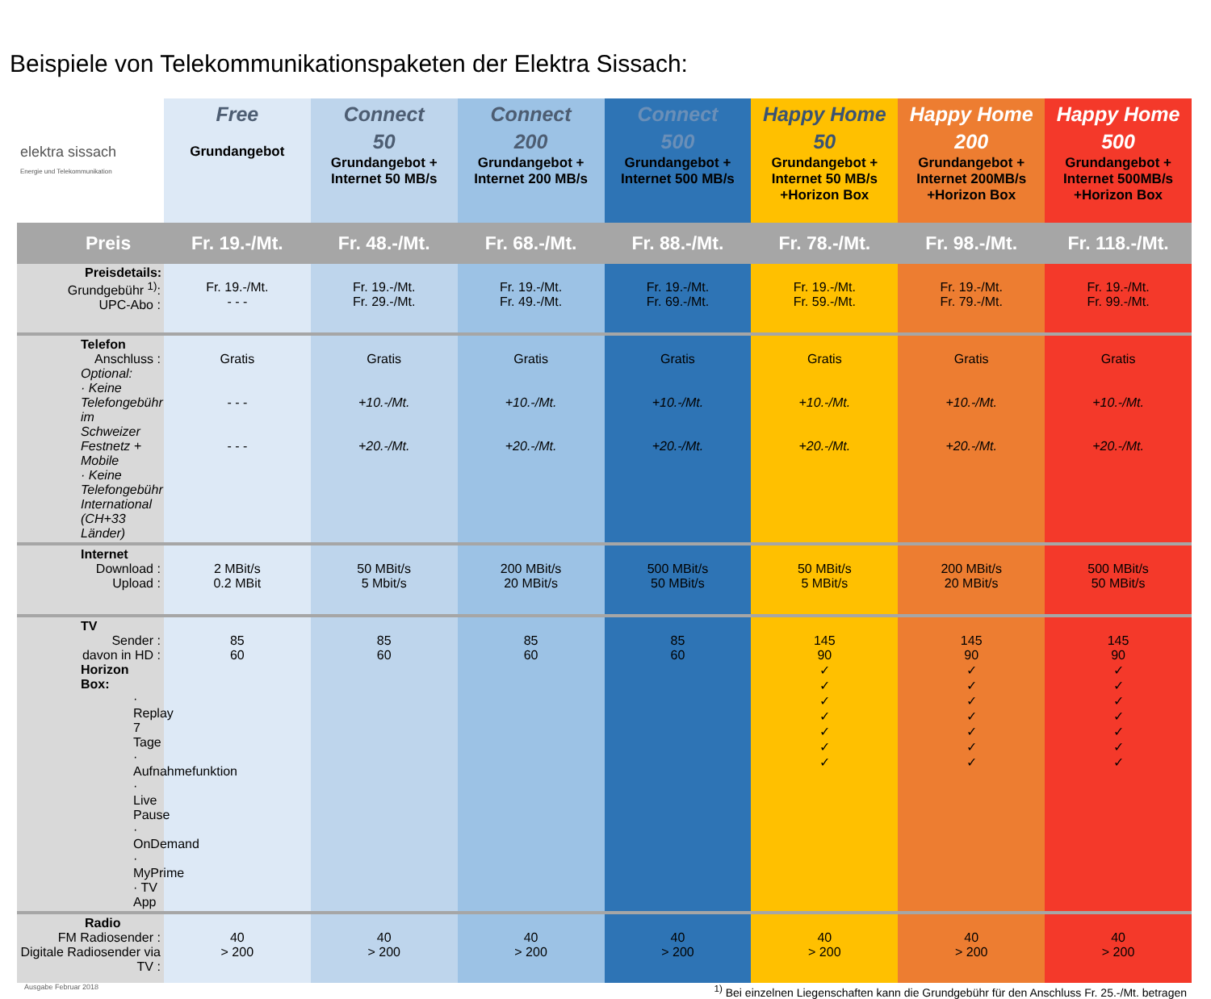Beispiele von Telekommunikationspaketen der Elektra Sissach:
| elektra sissach Energie und Telekommunikation | Free Grundangebot | Connect 50 Grundangebot + Internet 50 MB/s | Connect 200 Grundangebot + Internet 200 MB/s | Connect 500 Grundangebot + Internet 500 MB/s | Happy Home 50 Grundangebot + Internet 50 MB/s +Horizon Box | Happy Home 200 Grundangebot + Internet 200MB/s +Horizon Box | Happy Home 500 Grundangebot + Internet 500MB/s +Horizon Box |
| --- | --- | --- | --- | --- | --- | --- | --- |
| Preis | Fr. 19.-/Mt. | Fr. 48.-/Mt. | Fr. 68.-/Mt. | Fr. 88.-/Mt. | Fr. 78.-/Mt. | Fr. 98.-/Mt. | Fr. 118.-/Mt. |
| Preisdetails: Grundgebühr <sup>1)</sup>: UPC-Abo : | Fr. 19.-/Mt. - - - | Fr. 19.-/Mt. Fr. 29.-/Mt. | Fr. 19.-/Mt. Fr. 49.-/Mt. | Fr. 19.-/Mt. Fr. 69.-/Mt. | Fr. 19.-/Mt. Fr. 59.-/Mt. | Fr. 19.-/Mt. Fr. 79.-/Mt. | Fr. 19.-/Mt. Fr. 99.-/Mt. |
| Telefon Anschluss : Optional: · Keine Telefongebühr im Schweizer Festnetz + Mobile · Keine Telefongebühr International (CH+33 Länder) | Gratis - - - - - - | Gratis +10.-/Mt. +20.-/Mt. | Gratis +10.-/Mt. +20.-/Mt. | Gratis +10.-/Mt. +20.-/Mt. | Gratis +10.-/Mt. +20.-/Mt. | Gratis +10.-/Mt. +20.-/Mt. | Gratis +10.-/Mt. +20.-/Mt. |
| Internet Download : Upload : | 2 MBit/s 0.2 MBit | 50 MBit/s 5 Mbit/s | 200 MBit/s 20 MBit/s | 500 MBit/s 50 MBit/s | 50 MBit/s 5 MBit/s | 200 MBit/s 20 MBit/s | 500 MBit/s 50 MBit/s |
| TV Sender : davon in HD : Horizon Box: · Replay 7 Tage · Aufnahmefunktion · Live Pause · OnDemand · MyPrime · TV App | 85 60 | 85 60 | 85 60 | 85 60 | 145 90 ✓ ✓ ✓ ✓ ✓ ✓ ✓ | 145 90 ✓ ✓ ✓ ✓ ✓ ✓ ✓ | 145 90 ✓ ✓ ✓ ✓ ✓ ✓ ✓ |
| Radio FM Radiosender : Digitale Radiosender via TV : | 40 > 200 | 40 > 200 | 40 > 200 | 40 > 200 | 40 > 200 | 40 > 200 | 40 > 200 |
Ausgabe Februar 2018<sup>1)</sup> Bei einzelnen Liegenschaften kann die Grundgebühr für den Anschluss Fr. 25.-/Mt. betragen